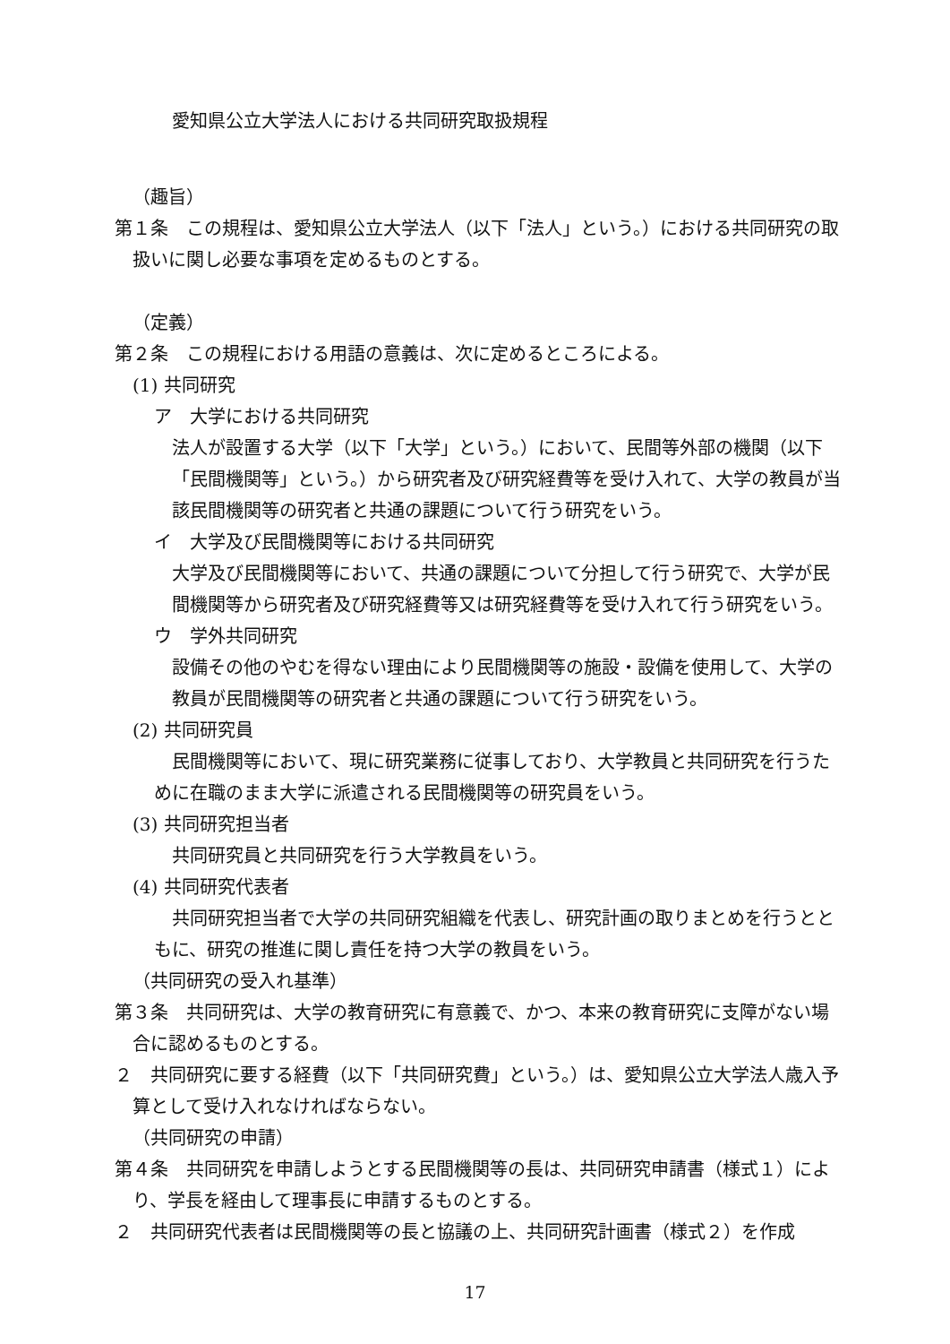愛知県公立大学法人における共同研究取扱規程
（趣旨）
第１条　この規程は、愛知県公立大学法人（以下「法人」という。）における共同研究の取扱いに関し必要な事項を定めるものとする。
（定義）
第２条　この規程における用語の意義は、次に定めるところによる。
(1) 共同研究
ア　大学における共同研究
　法人が設置する大学（以下「大学」という。）において、民間等外部の機関（以下「民間機関等」という。）から研究者及び研究経費等を受け入れて、大学の教員が当該民間機関等の研究者と共通の課題について行う研究をいう。
イ　大学及び民間機関等における共同研究
　大学及び民間機関等において、共通の課題について分担して行う研究で、大学が民間機関等から研究者及び研究経費等又は研究経費等を受け入れて行う研究をいう。
ウ　学外共同研究
　設備その他のやむを得ない理由により民間機関等の施設・設備を使用して、大学の教員が民間機関等の研究者と共通の課題について行う研究をいう。
(2) 共同研究員
民間機関等において、現に研究業務に従事しており、大学教員と共同研究を行うために在職のまま大学に派遣される民間機関等の研究員をいう。
(3) 共同研究担当者
共同研究員と共同研究を行う大学教員をいう。
(4) 共同研究代表者
共同研究担当者で大学の共同研究組織を代表し、研究計画の取りまとめを行うとともに、研究の推進に関し責任を持つ大学の教員をいう。
（共同研究の受入れ基準）
第３条　共同研究は、大学の教育研究に有意義で、かつ、本来の教育研究に支障がない場合に認めるものとする。
２　共同研究に要する経費（以下「共同研究費」という。）は、愛知県公立大学法人歳入予算として受け入れなければならない。
（共同研究の申請）
第４条　共同研究を申請しようとする民間機関等の長は、共同研究申請書（様式１）により、学長を経由して理事長に申請するものとする。
２　共同研究代表者は民間機関等の長と協議の上、共同研究計画書（様式２）を作成
17